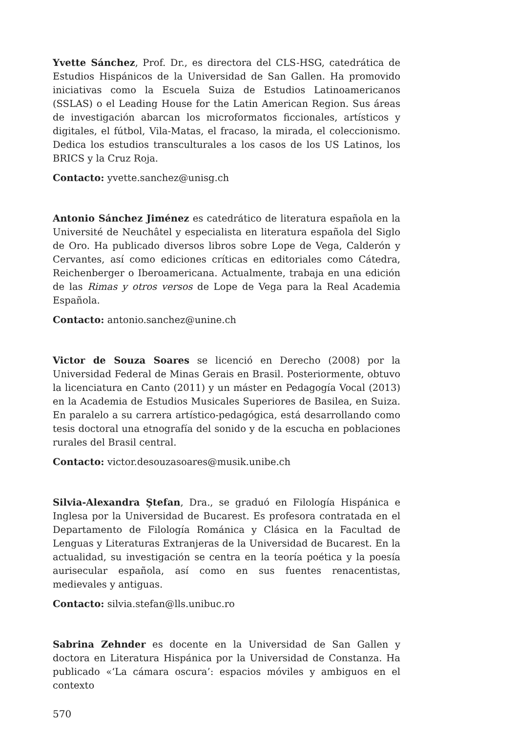Yvette Sánchez, Prof. Dr., es directora del CLS-HSG, catedrática de Estudios Hispánicos de la Universidad de San Gallen. Ha promovido iniciativas como la Escuela Suiza de Estudios Latinoamericanos (SSLAS) o el Leading House for the Latin American Region. Sus áreas de investigación abarcan los microformatos ficcionales, artísticos y digitales, el fútbol, Vila-Matas, el fracaso, la mirada, el coleccionismo. Dedica los estudios transculturales a los casos de los US Latinos, los BRICS y la Cruz Roja.
Contacto: yvette.sanchez@unisg.ch
Antonio Sánchez Jiménez es catedrático de literatura española en la Université de Neuchâtel y especialista en literatura española del Siglo de Oro. Ha publicado diversos libros sobre Lope de Vega, Calderón y Cervantes, así como ediciones críticas en editoriales como Cátedra, Reichenberger o Iberoamericana. Actualmente, trabaja en una edición de las Rimas y otros versos de Lope de Vega para la Real Academia Española.
Contacto: antonio.sanchez@unine.ch
Victor de Souza Soares se licenció en Derecho (2008) por la Universidad Federal de Minas Gerais en Brasil. Posteriormente, obtuvo la licenciatura en Canto (2011) y un máster en Pedagogía Vocal (2013) en la Academia de Estudios Musicales Superiores de Basilea, en Suiza. En paralelo a su carrera artístico-pedagógica, está desarrollando como tesis doctoral una etnografía del sonido y de la escucha en poblaciones rurales del Brasil central.
Contacto: victor.desouzasoares@musik.unibe.ch
Silvia-Alexandra Ştefan, Dra., se graduó en Filología Hispánica e Inglesa por la Universidad de Bucarest. Es profesora contratada en el Departamento de Filología Románica y Clásica en la Facultad de Lenguas y Literaturas Extranjeras de la Universidad de Bucarest. En la actualidad, su investigación se centra en la teoría poética y la poesía aurisecular española, así como en sus fuentes renacentistas, medievales y antiguas.
Contacto: silvia.stefan@lls.unibuc.ro
Sabrina Zehnder es docente en la Universidad de San Gallen y doctora en Literatura Hispánica por la Universidad de Constanza. Ha publicado «‘La cámara oscura’: espacios móviles y ambiguos en el contexto
570